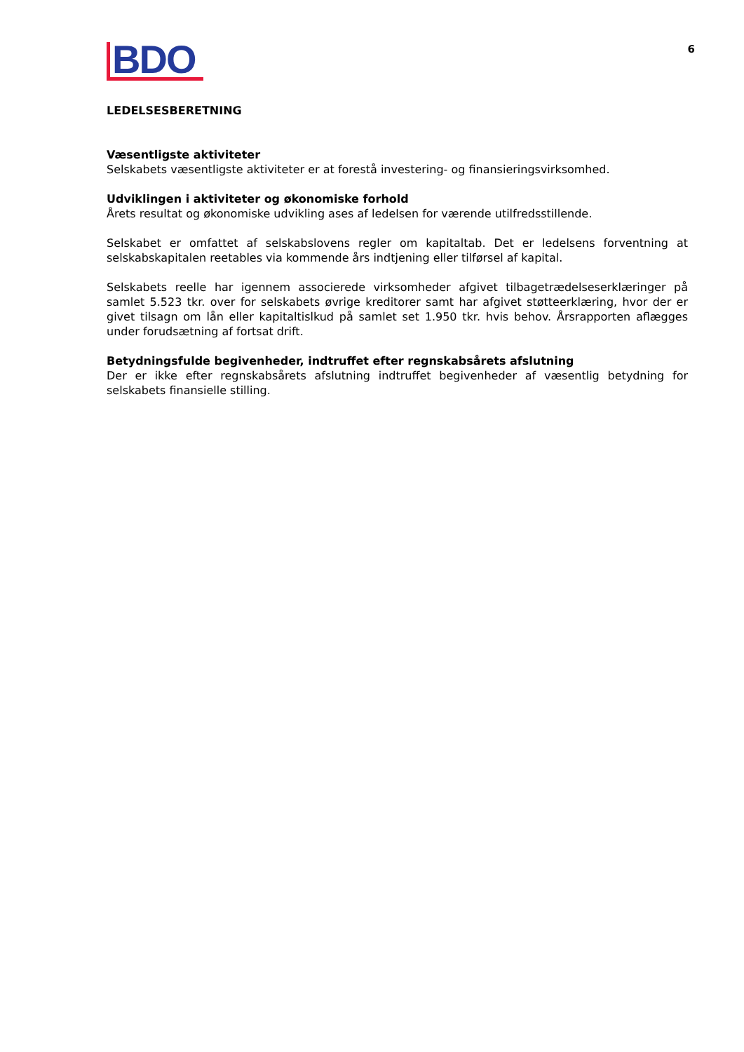BDO
6
LEDELSESBERETNING
Væsentligste aktiviteter
Selskabets væsentligste aktiviteter er at forestå investering- og finansieringsvirksomhed.
Udviklingen i aktiviteter og økonomiske forhold
Årets resultat og økonomiske udvikling ases af ledelsen for værende utilfredsstillende.
Selskabet er omfattet af selskabslovens regler om kapitaltab. Det er ledelsens forventning at selskabskapitalen reetables via kommende års indtjening eller tilførsel af kapital.
Selskabets reelle har igennem associerede virksomheder afgivet tilbagetrædelseserklæringer på samlet 5.523 tkr. over for selskabets øvrige kreditorer samt har afgivet støtteerklæring, hvor der er givet tilsagn om lån eller kapitaltislkud på samlet set 1.950 tkr. hvis behov. Årsrapporten aflægges under forudsætning af fortsat drift.
Betydningsfulde begivenheder, indtruffet efter regnskabsårets afslutning
Der er ikke efter regnskabsårets afslutning indtruffet begivenheder af væsentlig betydning for selskabets finansielle stilling.